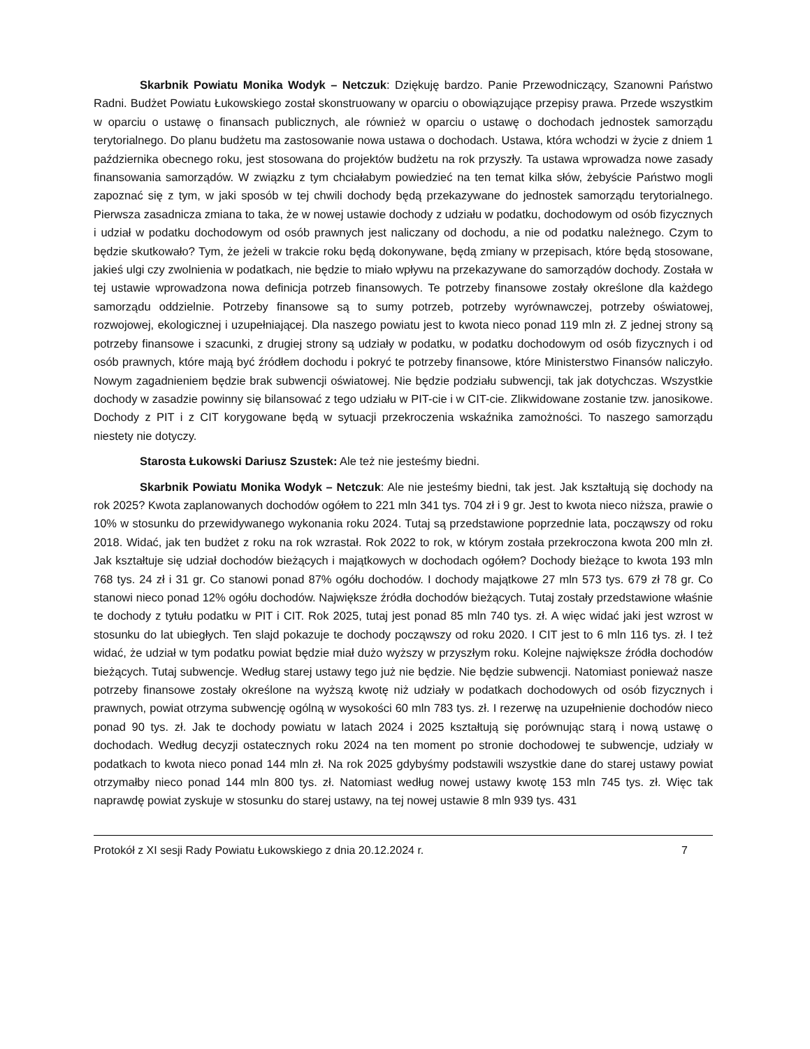Skarbnik Powiatu Monika Wodyk – Netczuk: Dziękuję bardzo. Panie Przewodniczący, Szanowni Państwo Radni. Budżet Powiatu Łukowskiego został skonstruowany w oparciu o obowiązujące przepisy prawa. Przede wszystkim w oparciu o ustawę o finansach publicznych, ale również w oparciu o ustawę o dochodach jednostek samorządu terytorialnego. Do planu budżetu ma zastosowanie nowa ustawa o dochodach. Ustawa, która wchodzi w życie z dniem 1 października obecnego roku, jest stosowana do projektów budżetu na rok przyszły. Ta ustawa wprowadza nowe zasady finansowania samorządów. W związku z tym chciałabym powiedzieć na ten temat kilka słów, żebyście Państwo mogli zapoznać się z tym, w jaki sposób w tej chwili dochody będą przekazywane do jednostek samorządu terytorialnego. Pierwsza zasadnicza zmiana to taka, że w nowej ustawie dochody z udziału w podatku, dochodowym od osób fizycznych i udział w podatku dochodowym od osób prawnych jest naliczany od dochodu, a nie od podatku należnego. Czym to będzie skutkowało? Tym, że jeżeli w trakcie roku będą dokonywane, będą zmiany w przepisach, które będą stosowane, jakieś ulgi czy zwolnienia w podatkach, nie będzie to miało wpływu na przekazywane do samorządów dochody. Została w tej ustawie wprowadzona nowa definicja potrzeb finansowych. Te potrzeby finansowe zostały określone dla każdego samorządu oddzielnie. Potrzeby finansowe są to sumy potrzeb, potrzeby wyrównawczej, potrzeby oświatowej, rozwojowej, ekologicznej i uzupełniającej. Dla naszego powiatu jest to kwota nieco ponad 119 mln zł. Z jednej strony są potrzeby finansowe i szacunki, z drugiej strony są udziały w podatku, w podatku dochodowym od osób fizycznych i od osób prawnych, które mają być źródłem dochodu i pokryć te potrzeby finansowe, które Ministerstwo Finansów naliczyło. Nowym zagadnieniem będzie brak subwencji oświatowej. Nie będzie podziału subwencji, tak jak dotychczas. Wszystkie dochody w zasadzie powinny się bilansować z tego udziału w PIT-cie i w CIT-cie. Zlikwidowane zostanie tzw. janosikowe. Dochody z PIT i z CIT korygowane będą w sytuacji przekroczenia wskaźnika zamożności. To naszego samorządu niestety nie dotyczy.
Starosta Łukowski Dariusz Szustek: Ale też nie jesteśmy biedni.
Skarbnik Powiatu Monika Wodyk – Netczuk: Ale nie jesteśmy biedni, tak jest. Jak kształtują się dochody na rok 2025? Kwota zaplanowanych dochodów ogółem to 221 mln 341 tys. 704 zł i 9 gr. Jest to kwota nieco niższa, prawie o 10% w stosunku do przewidywanego wykonania roku 2024. Tutaj są przedstawione poprzednie lata, począwszy od roku 2018. Widać, jak ten budżet z roku na rok wzrastał. Rok 2022 to rok, w którym została przekroczona kwota 200 mln zł. Jak kształtuje się udział dochodów bieżących i majątkowych w dochodach ogółem? Dochody bieżące to kwota 193 mln 768 tys. 24 zł i 31 gr. Co stanowi ponad 87% ogółu dochodów. I dochody majątkowe 27 mln 573 tys. 679 zł 78 gr. Co stanowi nieco ponad 12% ogółu dochodów. Największe źródła dochodów bieżących. Tutaj zostały przedstawione właśnie te dochody z tytułu podatku w PIT i CIT. Rok 2025, tutaj jest ponad 85 mln 740 tys. zł. A więc widać jaki jest wzrost w stosunku do lat ubiegłych. Ten slajd pokazuje te dochody począwszy od roku 2020. I CIT jest to 6 mln 116 tys. zł. I też widać, że udział w tym podatku powiat będzie miał dużo wyższy w przyszłym roku. Kolejne największe źródła dochodów bieżących. Tutaj subwencje. Według starej ustawy tego już nie będzie. Nie będzie subwencji. Natomiast ponieważ nasze potrzeby finansowe zostały określone na wyższą kwotę niż udziały w podatkach dochodowych od osób fizycznych i prawnych, powiat otrzyma subwencję ogólną w wysokości 60 mln 783 tys. zł. I rezerwę na uzupełnienie dochodów nieco ponad 90 tys. zł. Jak te dochody powiatu w latach 2024 i 2025 kształtują się porównując starą i nową ustawę o dochodach. Według decyzji ostatecznych roku 2024 na ten moment po stronie dochodowej te subwencje, udziały w podatkach to kwota nieco ponad 144 mln zł. Na rok 2025 gdybyśmy podstawili wszystkie dane do starej ustawy powiat otrzymałby nieco ponad 144 mln 800 tys. zł. Natomiast według nowej ustawy kwotę 153 mln 745 tys. zł. Więc tak naprawdę powiat zyskuje w stosunku do starej ustawy, na tej nowej ustawie 8 mln 939 tys. 431
Protokół z XI sesji Rady Powiatu Łukowskiego z dnia 20.12.2024 r. 7